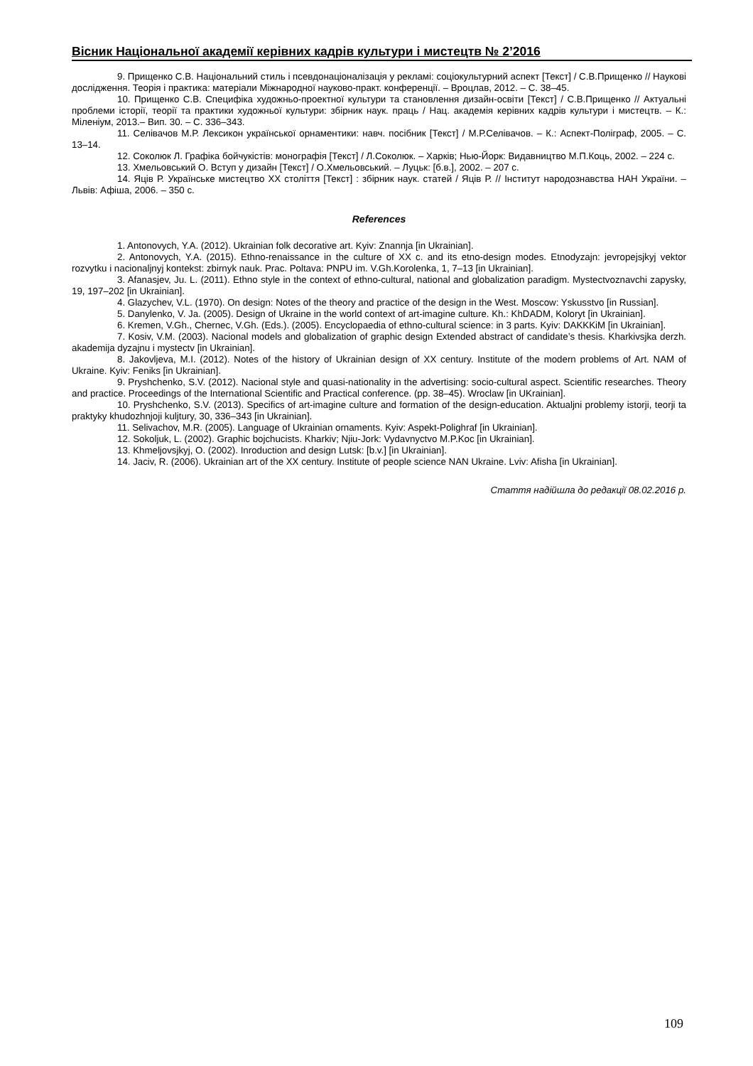Вісник Національної академії керівних кадрів культури і мистецтв № 2’2016
9. Прищенко С.В. Національний стиль і псевдонаціоналізація у рекламі: соціокультурний аспект [Текст] / С.В.Прищенко // Наукові дослідження. Теорія і практика: матеріали Міжнародної науково-практ. конференції. – Вроцлав, 2012. – С. 38–45.
10. Прищенко С.В. Специфіка художньо-проектної культури та становлення дизайн-освіти [Текст] / С.В.Прищенко // Актуальні проблеми історії, теорії та практики художньої культури: збірник наук. праць / Нац. академія керівних кадрів культури і мистецтв. – К.: Міленіум, 2013.– Вип. 30. – С. 336–343.
11. Селівачов М.Р. Лексикон української орнаментики: навч. посібник [Текст] / М.Р.Селівачов. – К.: Аспект-Поліграф, 2005. – С. 13–14.
12. Соколюк Л. Графіка бойчукістів: монографія [Текст] / Л.Соколюк. – Харків; Нью-Йорк: Видавництво М.П.Коць, 2002. – 224 с.
13. Хмельовський О. Вступ у дизайн [Текст] / О.Хмельовський. – Луцьк: [б.в.], 2002. – 207 с.
14. Яців Р. Українське мистецтво ХХ століття [Текст] : збірник наук. статей / Яців Р. // Інститут народознавства НАН України. – Львів: Афіша, 2006. – 350 с.
References
1. Antonovych, Y.A. (2012). Ukrainian folk decorative art. Kyiv: Znannja [in Ukrainian].
2. Antonovych, Y.A. (2015). Ethno-renaissance in the culture of XX c. and its etno-design modes. Etnodyzajn: jevropejsjkyj vektor rozvytku i nacionaljnyj kontekst: zbirnyk nauk. Prac. Poltava: PNPU im. V.Gh.Korolenka, 1, 7–13 [in Ukrainian].
3. Afanasjev, Ju. L. (2011). Ethno style in the context of ethno-cultural, national and globalization paradigm. Mystectvoznavchi zapysky, 19, 197–202 [in Ukrainian].
4. Glazychev, V.L. (1970). On design: Notes of the theory and practice of the design in the West. Moscow: Yskusstvo [in Russian].
5. Danylenko, V. Ja. (2005). Design of Ukraine in the world context of art-imagine culture. Kh.: KhDADM, Koloryt [in Ukrainian].
6. Kremen, V.Gh., Chernec, V.Gh. (Eds.). (2005). Encyclopaedia of ethno-cultural science: in 3 parts. Kyiv: DAKKKiM [in Ukrainian].
7. Kosiv, V.M. (2003). Nacional models and globalization of graphic design Extended abstract of candidate’s thesis. Kharkivsjka derzh. akademija dyzajnu i mystectv [in Ukrainian].
8. Jakovljeva, M.I. (2012). Notes of the history of Ukrainian design of XX century. Institute of the modern problems of Art. NAM of Ukraine. Kyiv: Feniks [in Ukrainian].
9. Pryshchenko, S.V. (2012). Nacional style and quasi-nationality in the advertising: socio-cultural aspect. Scientific researches. Theory and practice. Proceedings of the International Scientific and Practical conference. (pp. 38–45). Wroclaw [in UKrainian].
10. Pryshchenko, S.V. (2013). Specifics of art-imagine culture and formation of the design-education. Aktualjni problemy istorji, teorji ta praktyky khudozhnjoji kuljtury, 30, 336–343 [in Ukrainian].
11. Selivachov, M.R. (2005). Language of Ukrainian ornaments. Kyiv: Aspekt-Polighraf [in Ukrainian].
12. Sokoljuk, L. (2002). Graphic bojchucists. Kharkiv; Njiu-Jork: Vydavnyctvo M.P.Koc [in Ukrainian].
13. Khmeljovsjkyj, O. (2002). Inroduction and design Lutsk: [b.v.] [in Ukrainian].
14. Jaciv, R. (2006). Ukrainian art of the XX century. Institute of people science NAN Ukraine. Lviv: Afisha [in Ukrainian].
Стаття надійшла до редакції 08.02.2016 р.
109